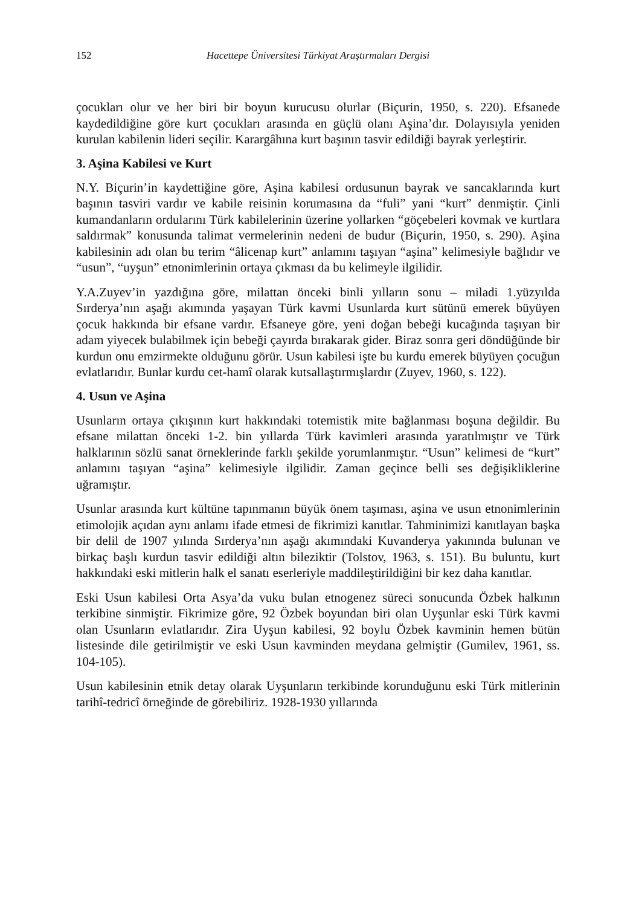152 Hacettepe Üniversitesi Türkiyat Araştırmaları Dergisi
çocukları olur ve her biri bir boyun kurucusu olurlar (Biçurin, 1950, s. 220). Efsanede kaydedildiğine göre kurt çocukları arasında en güçlü olanı Aşina’dır. Dolayısıyla yeniden kurulan kabilenin lideri seçilir. Karargâhına kurt başının tasvir edildiği bayrak yerleştirir.
3. Aşina Kabilesi ve Kurt
N.Y. Biçurin’in kaydettiğine göre, Aşina kabilesi ordusunun bayrak ve sancaklarında kurt başının tasviri vardır ve kabile reisinin korumasına da “fuli” yani “kurt” denmiştir. Çinli kumandanların ordularını Türk kabilelerinin üzerine yollarken “göçebeleri kovmak ve kurtlara saldırmak” konusunda talimat vermelerinin nedeni de budur (Biçurin, 1950, s. 290). Aşina kabilesinin adı olan bu terim “âlicenap kurt” anlamını taşıyan “aşina” kelimesiyle bağlıdır ve “usun”, “uyşun” etnonimlerinin ortaya çıkması da bu kelimeyle ilgilidir.
Y.A.Zuyev’in yazdığına göre, milattan önceki binli yılların sonu – miladi 1.yüzyılda Sırderya’nın aşağı akımında yaşayan Türk kavmi Usunlarda kurt sütünü emerek büyüyen çocuk hakkında bir efsane vardır. Efsaneye göre, yeni doğan bebeği kucağında taşıyan bir adam yiyecek bulabilmek için bebeği çayırda bırakarak gider. Biraz sonra geri döndüğünde bir kurdun onu emzirmekte olduğunu görür. Usun kabilesi işte bu kurdu emerek büyüyen çocuğun evlatlarıdır. Bunlar kurdu cet-hamî olarak kutsallaştırmışlardır (Zuyev, 1960, s. 122).
4. Usun ve Aşina
Usunların ortaya çıkışının kurt hakkındaki totemistik mite bağlanması boşuna değildir. Bu efsane milattan önceki 1-2. bin yıllarda Türk kavimleri arasında yaratılmıştır ve Türk halklarının sözlü sanat örneklerinde farklı şekilde yorumlanmıştır. “Usun” kelimesi de “kurt” anlamını taşıyan “aşina” kelimesiyle ilgilidir. Zaman geçince belli ses değişikliklerine uğramıştır.
Usunlar arasında kurt kültüne tapınmanın büyük önem taşıması, aşina ve usun etnonimlerinin etimolojik açıdan aynı anlamı ifade etmesi de fikrimizi kanıtlar. Tahminimizi kanıtlayan başka bir delil de 1907 yılında Sırderya’nın aşağı akımındaki Kuvanderya yakınında bulunan ve birkaç başlı kurdun tasvir edildiği altın bileziktir (Tolstov, 1963, s. 151). Bu buluntu, kurt hakkındaki eski mitlerin halk el sanatı eserleriyle maddileştirildiğini bir kez daha kanıtlar.
Eski Usun kabilesi Orta Asya’da vuku bulan etnogenez süreci sonucunda Özbek halkının terkibine sinmiştir. Fikrimize göre, 92 Özbek boyundan biri olan Uyşunlar eski Türk kavmi olan Usunların evlatlarıdır. Zira Uyşun kabilesi, 92 boylu Özbek kavminin hemen bütün listesinde dile getirilmiştir ve eski Usun kavminden meydana gelmiştir (Gumilev, 1961, ss. 104-105).
Usun kabilesinin etnik detay olarak Uyşunların terkibinde korunduğunu eski Türk mitlerinin tarihî-tedricî örneğinde de görebiliriz. 1928-1930 yıllarında